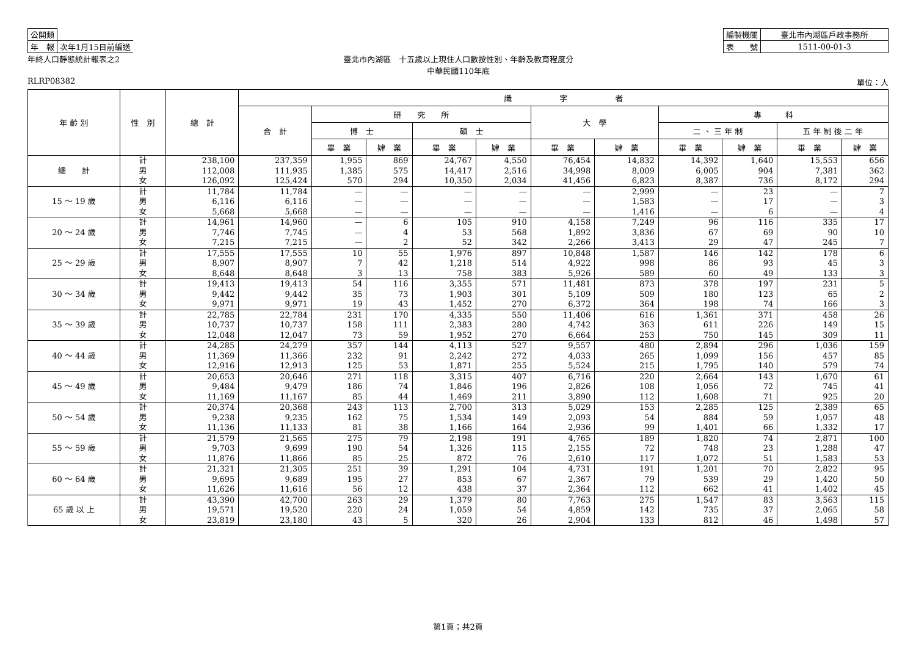| 公開類 | |
| 年 報 | 次年1月15日前編送 |
| 編製機關 | 臺北市內湖區戶政事務所 |
| 表 號 | 1511-00-01-3 |
年終人口靜態統計報表之2 臺北市內湖區　十五歲以上現住人口數按性別、年齡及教育程度分
中華民國110年底
RLRP08382 單位：人
| 年 齡 別 | 性 別 | 總 計 | 識 字 者 | | | | | | | | | | |
| --- | --- | --- | --- | --- | --- | --- | --- | --- | --- | --- | --- | --- | --- |
| | | | 合 計 | 研 究 所 | | | | 大 學 | | 專 科 | | | |
| | | | | 博 士 | | 碩 士 | | | | 二 、 三 年 制 | | 五 年 制 後 二 年 | |
| | | | | 畢 業 | 肄 業 | 畢 業 | 肄 業 | 畢 業 | 肄 業 | 畢 業 | 肄 業 | 畢 業 | 肄 業 |
| 總 計 | 計 男 女 | 238,100 112,008 126,092 | 237,359 111,935 125,424 | 1,955 1,385 570 | 869 575 294 | 24,767 14,417 10,350 | 4,550 2,516 2,034 | 76,454 34,998 41,456 | 14,832 8,009 6,823 | 14,392 6,005 8,387 | 1,640 904 736 | 15,553 7,381 8,172 | 656 362 294 |
| 15 ～ 19 歲 | 計 男 女 | 11,784 6,116 5,668 | 11,784 6,116 5,668 | — — — | — — — | — — — | — — — | — — — | 2,999 1,583 1,416 | — — — | 23 17 6 | — — — | 7 3 4 |
| 20 ～ 24 歲 | 計 男 女 | 14,961 7,746 7,215 | 14,960 7,745 7,215 | — — — | 6 4 2 | 105 53 52 | 910 568 342 | 4,158 1,892 2,266 | 7,249 3,836 3,413 | 96 67 29 | 116 69 47 | 335 90 245 | 17 10 7 |
| 25 ～ 29 歲 | 計 男 女 | 17,555 8,907 8,648 | 17,555 8,907 8,648 | 10 7 3 | 55 42 13 | 1,976 1,218 758 | 897 514 383 | 10,848 4,922 5,926 | 1,587 998 589 | 146 86 60 | 142 93 49 | 178 45 133 | 6 3 3 |
| 30 ～ 34 歲 | 計 男 女 | 19,413 9,442 9,971 | 19,413 9,442 9,971 | 54 35 19 | 116 73 43 | 3,355 1,903 1,452 | 571 301 270 | 11,481 5,109 6,372 | 873 509 364 | 378 180 198 | 197 123 74 | 231 65 166 | 5 2 3 |
| 35 ～ 39 歲 | 計 男 女 | 22,785 10,737 12,048 | 22,784 10,737 12,047 | 231 158 73 | 170 111 59 | 4,335 2,383 1,952 | 550 280 270 | 11,406 4,742 6,664 | 616 363 253 | 1,361 611 750 | 371 226 145 | 458 149 309 | 26 15 11 |
| 40 ～ 44 歲 | 計 男 女 | 24,285 11,369 12,916 | 24,279 11,366 12,913 | 357 232 125 | 144 91 53 | 4,113 2,242 1,871 | 527 272 255 | 9,557 4,033 5,524 | 480 265 215 | 2,894 1,099 1,795 | 296 156 140 | 1,036 457 579 | 159 85 74 |
| 45 ～ 49 歲 | 計 男 女 | 20,653 9,484 11,169 | 20,646 9,479 11,167 | 271 186 85 | 118 74 44 | 3,315 1,846 1,469 | 407 196 211 | 6,716 2,826 3,890 | 220 108 112 | 2,664 1,056 1,608 | 143 72 71 | 1,670 745 925 | 61 41 20 |
| 50 ～ 54 歲 | 計 男 女 | 20,374 9,238 11,136 | 20,368 9,235 11,133 | 243 162 81 | 113 75 38 | 2,700 1,534 1,166 | 313 149 164 | 5,029 2,093 2,936 | 153 54 99 | 2,285 884 1,401 | 125 59 66 | 2,389 1,057 1,332 | 65 48 17 |
| 55 ～ 59 歲 | 計 男 女 | 21,579 9,703 11,876 | 21,565 9,699 11,866 | 275 190 85 | 79 54 25 | 2,198 1,326 872 | 191 115 76 | 4,765 2,155 2,610 | 189 72 117 | 1,820 748 1,072 | 74 23 51 | 2,871 1,288 1,583 | 100 47 53 |
| 60 ～ 64 歲 | 計 男 女 | 21,321 9,695 11,626 | 21,305 9,689 11,616 | 251 195 56 | 39 27 12 | 1,291 853 438 | 104 67 37 | 4,731 2,367 2,364 | 191 79 112 | 1,201 539 662 | 70 29 41 | 2,822 1,420 1,402 | 95 50 45 |
| 65 歲 以 上 | 計 男 女 | 43,390 19,571 23,819 | 42,700 19,520 23,180 | 263 220 43 | 29 24 5 | 1,379 1,059 320 | 80 54 26 | 7,763 4,859 2,904 | 275 142 133 | 1,547 735 812 | 83 37 46 | 3,563 2,065 1,498 | 115 58 57 |
第1頁；共2頁